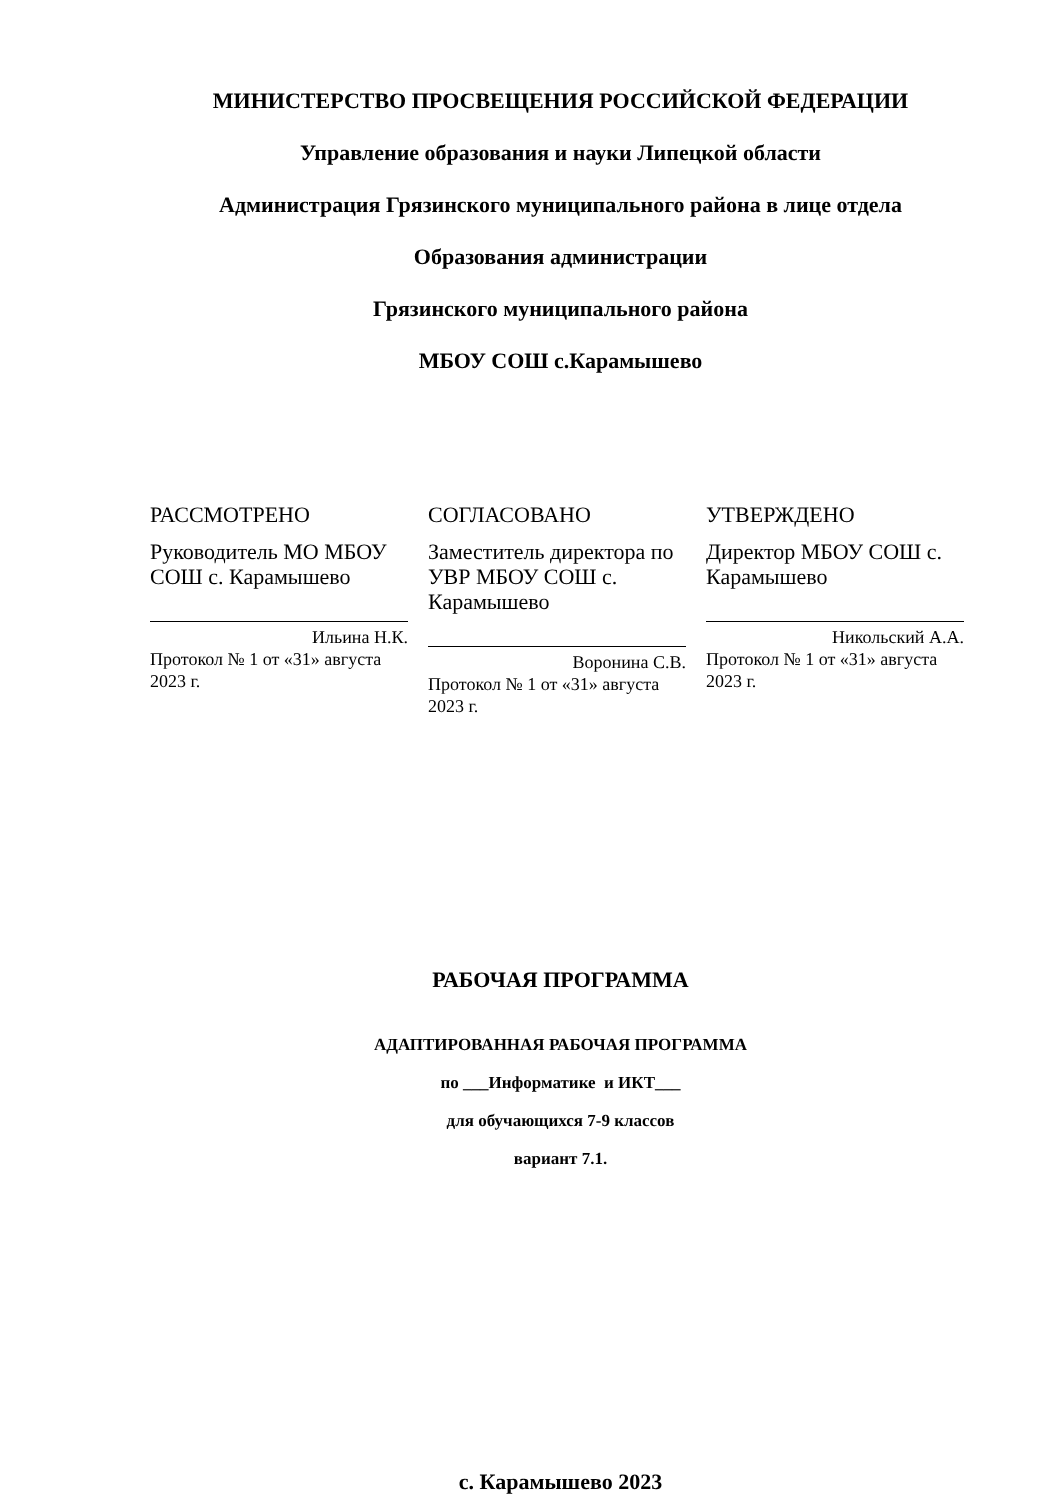МИНИСТЕРСТВО ПРОСВЕЩЕНИЯ РОССИЙСКОЙ ФЕДЕРАЦИИ
Управление образования и науки Липецкой области
Администрация Грязинского муниципального района в лице отдела
Образования администрации
Грязинского муниципального района
МБОУ СОШ с.Карамышево
РАССМОТРЕНО
Руководитель МО МБОУ СОШ с. Карамышево
Ильина Н.К.
Протокол № 1 от «31» августа 2023 г.
СОГЛАСОВАНО
Заместитель директора по УВР МБОУ СОШ с. Карамышево
Воронина С.В.
Протокол № 1 от «31» августа 2023 г.
УТВЕРЖДЕНО
Директор МБОУ СОШ с. Карамышево
Никольский А.А.
Протокол № 1 от «31» августа 2023 г.
РАБОЧАЯ ПРОГРАММА
АДАПТИРОВАННАЯ РАБОЧАЯ ПРОГРАММА
по ___Информатике и ИКТ___
для обучающихся 7-9 классов
вариант 7.1.
с. Карамышево 2023